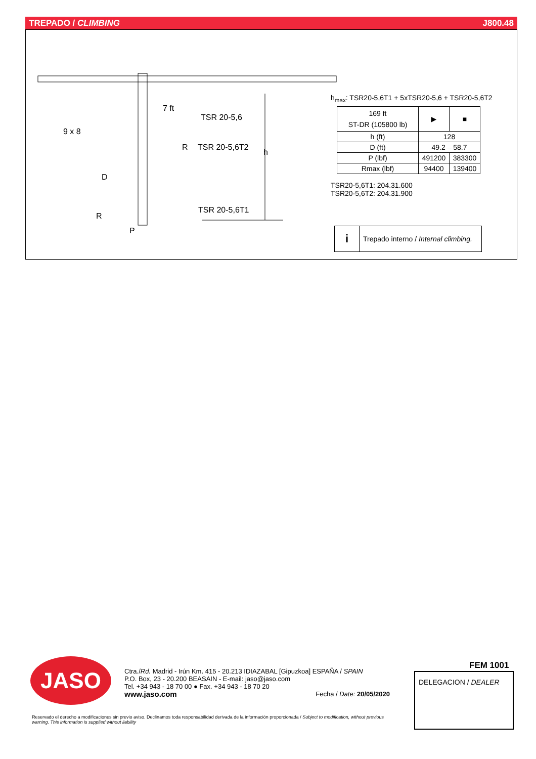TREPADO / CLIMBING J800.48
7 ft
9 x 8
TSR 20-5,6
R TSR 20-5,6T2
h
D
R
TSR 20-5,6T1
P
h<sub>max</sub>: TSR20-5,6T1 + 5xTSR20-5,6 + TSR20-5,6T2
| 169 ft ST-DR (105800 lb) | ▶ | ■ |
| h (ft) | 128 | |
| D (ft) | 49.2 – 58.7 | |
| P (lbf) | 491200 | 383300 |
| Rmax (lbf) | 94400 | 139400 |
TSR20-5,6T1: 204.31.600
TSR20-5,6T2: 204.31.900
i Trepado interno / Internal climbing.
JASO
Ctra./Rd. Madrid - Irún Km. 415 - 20.213 IDIAZABAL [Gipuzkoa] ESPAÑA / SPAIN
P.O. Box, 23 - 20.200 BEASAIN - E-mail: jaso@jaso.com
Tel. +34 943 - 18 70 00 ● Fax. +34 943 - 18 70 20
www.jaso.com Fecha / Date: 20/05/2020
FEM 1001
DELEGACION / DEALER
Reservado el derecho a modificaciones sin previo aviso. Declinamos toda responsabilidad derivada de la información proporcionada / Subject to modification, without previous warning. This information is supplied without liability